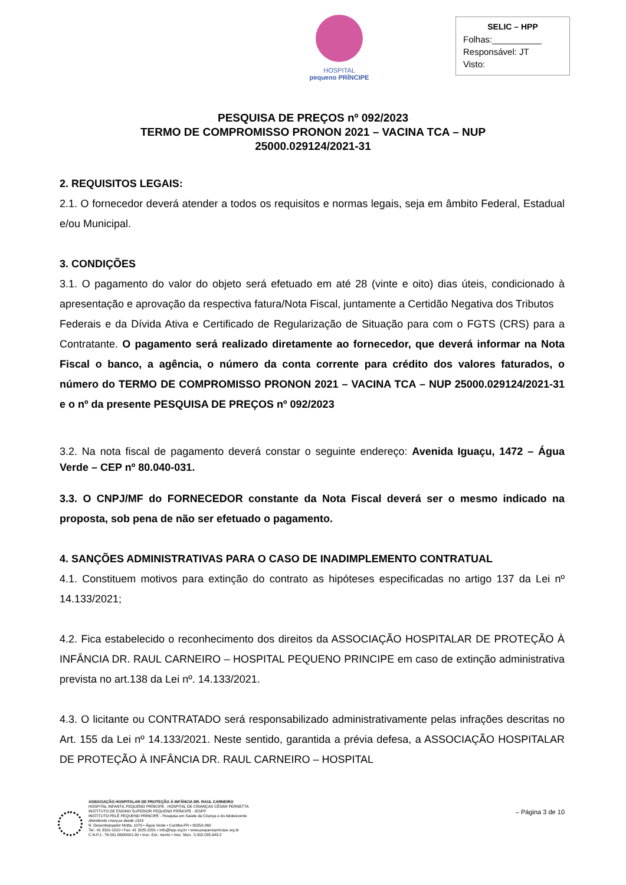HOSPITAL
pequeno PRÍNCIPE
SELIC – HPP
Folhas:__________
Responsável: JT
Visto:
PESQUISA DE PREÇOS nº 092/2023
TERMO DE COMPROMISSO PRONON 2021 – VACINA TCA – NUP
25000.029124/2021-31
2. REQUISITOS LEGAIS:
2.1. O fornecedor deverá atender a todos os requisitos e normas legais, seja em âmbito Federal, Estadual e/ou Municipal.
3. CONDIÇÕES
3.1. O pagamento do valor do objeto será efetuado em até 28 (vinte e oito) dias úteis, condicionado à apresentação e aprovação da respectiva fatura/Nota Fiscal, juntamente a Certidão Negativa dos Tributos
Federais e da Dívida Ativa e Certificado de Regularização de Situação para com o FGTS (CRS) para a Contratante. O pagamento será realizado diretamente ao fornecedor, que deverá informar na Nota Fiscal o banco, a agência, o número da conta corrente para crédito dos valores faturados, o número do TERMO DE COMPROMISSO PRONON 2021 – VACINA TCA – NUP 25000.029124/2021-31 e o nº da presente PESQUISA DE PREÇOS nº 092/2023
3.2. Na nota fiscal de pagamento deverá constar o seguinte endereço: Avenida Iguaçu, 1472 – Água Verde – CEP nº 80.040-031.
3.3. O CNPJ/MF do FORNECEDOR constante da Nota Fiscal deverá ser o mesmo indicado na proposta, sob pena de não ser efetuado o pagamento.
4. SANÇÕES ADMINISTRATIVAS PARA O CASO DE INADIMPLEMENTO CONTRATUAL
4.1. Constituem motivos para extinção do contrato as hipóteses especificadas no artigo 137 da Lei nº 14.133/2021;
4.2. Fica estabelecido o reconhecimento dos direitos da ASSOCIAÇÃO HOSPITALAR DE PROTEÇÃO À INFÂNCIA DR. RAUL CARNEIRO – HOSPITAL PEQUENO PRINCIPE em caso de extinção administrativa prevista no art.138 da Lei nº. 14.133/2021.
4.3. O licitante ou CONTRATADO será responsabilizado administrativamente pelas infrações descritas no Art. 155 da Lei nº 14.133/2021. Neste sentido, garantida a prévia defesa, a ASSOCIAÇÃO HOSPITALAR DE PROTEÇÃO À INFÂNCIA DR. RAUL CARNEIRO – HOSPITAL
– Página 3 de 10
ASSOCIAÇÃO HOSPITALAR DE PROTEÇÃO À INFÂNCIA DR. RAUL CARNEIRO
HOSPITAL INFANTIL PEQUENO PRÍNCIPE . HOSPITAL DE CRIANÇAS CÉSAR PERNETTA
INSTITUTO DE ENSINO SUPERIOR PEQUENO PRÍNCIPE - IESPP
INSTITUTO PELÉ PEQUENO PRÍNCIPE - Pesquisa em Saúde da Criança e do Adolescente
Atendendo crianças desde 1919
R. Desembargador Motta, 1070 • Água Verde • Curitiba-PR • 80250-060
Tel.: 41 3310-1010 • Fax: 41 3225-2291 • info@hpp.org.br • www.pequenoprincipe.org.br
C.N.P.J.: 76.591.569/0001-30 • Insc. Est.: isento • Insc. Mun.: 5.002.035.943-2